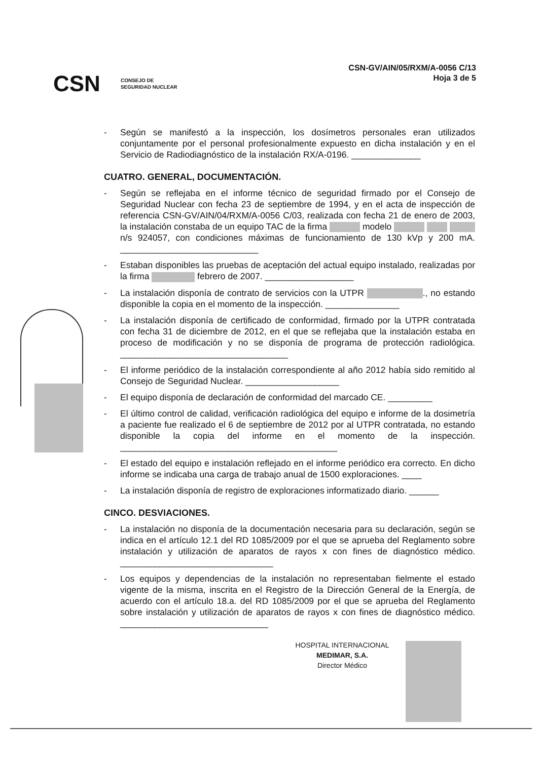CSN CONSEJO DE
SEGURIDAD NUCLEAR
CSN-GV/AIN/05/RXM/A-0056 C/13
Hoja 3 de 5
- Según se manifestó a la inspección, los dosímetros personales eran utilizados conjuntamente por el personal profesionalmente expuesto en dicha instalación y en el Servicio de Radiodiagnóstico de la instalación RX/A-0196. ______________
CUATRO. GENERAL, DOCUMENTACIÓN.
- Según se reflejaba en el informe técnico de seguridad firmado por el Consejo de Seguridad Nuclear con fecha 23 de septiembre de 1994, y en el acta de inspección de referencia CSN-GV/AIN/04/RXM/A-0056 C/03, realizada con fecha 21 de enero de 2003, la instalación constaba de un equipo TAC de la firma modelo n/s 924057, con condiciones máximas de funcionamiento de 130 kVp y 200 mA. ____________________________
- Estaban disponibles las pruebas de aceptación del actual equipo instalado, realizadas por la firma febrero de 2007. __________________
- La instalación disponía de contrato de servicios con la UTPR ., no estando disponible la copia en el momento de la inspección. _______________
- La instalación disponía de certificado de conformidad, firmado por la UTPR contratada con fecha 31 de diciembre de 2012, en el que se reflejaba que la instalación estaba en proceso de modificación y no se disponía de programa de protección radiológica. __________________________________
- El informe periódico de la instalación correspondiente al año 2012 había sido remitido al Consejo de Seguridad Nuclear. ___________________
- El equipo disponía de declaración de conformidad del marcado CE. _________
- El último control de calidad, verificación radiológica del equipo e informe de la dosimetría a paciente fue realizado el 6 de septiembre de 2012 por al UTPR contratada, no estando disponible la copia del informe en el momento de la inspección. ____________________________________________
- El estado del equipo e instalación reflejado en el informe periódico era correcto. En dicho informe se indicaba una carga de trabajo anual de 1500 exploraciones. ____
- La instalación disponía de registro de exploraciones informatizado diario. ______
CINCO. DESVIACIONES.
- La instalación no disponía de la documentación necesaria para su declaración, según se indica en el artículo 12.1 del RD 1085/2009 por el que se aprueba del Reglamento sobre instalación y utilización de aparatos de rayos x con fines de diagnóstico médico. _______________________________
- Los equipos y dependencias de la instalación no representaban fielmente el estado vigente de la misma, inscrita en el Registro de la Dirección General de la Energía, de acuerdo con el artículo 18.a. del RD 1085/2009 por el que se aprueba del Reglamento sobre instalación y utilización de aparatos de rayos x con fines de diagnóstico médico. ______________________________
HOSPITAL INTERNACIONAL
MEDIMAR, S.A.
Director Médico